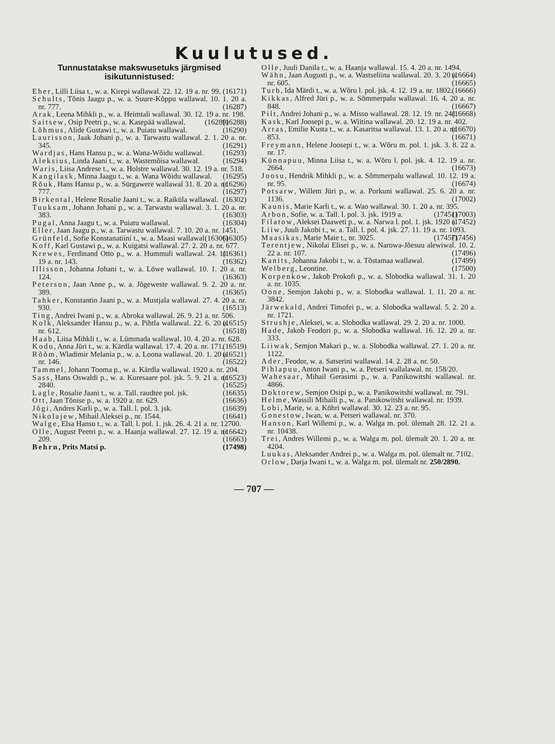Kuulutused.
Tunnustatakse makswusetuks järgmised isikutunnistused:
Eher, Lilli Liisa t., w. a. Kirepi wallawal. 22. 12. 19 a. nr. 99. (16171)
Schults, Tõnis Jaagu p., w. a. Suure-Kõppu wallawal. 10. 1. 20 a. nr. 777. (16287)
Arak, Leena Mihkli p., w. a. Heimtali wallawal. 30. 12. 19 a. nr. 198. (16288)
Saitsew, Osip Peetri p., w. a. Kasepää wallawal. (16289)
Lõhmus, Alide Gustawi t., w. a. Puiatu wallawal. (16290)
Laurisson, Jaak Johani p., w. a. Tarwastu wallawal. 2. 1. 20 a. nr. 345. (16291)
Wardjas, Hans Hansu p., w. a. Wana-Wõidu wallawal. (16293)
Aleksius, Linda Jaani t., w. a. Wastemõisa wallawal. (16294)
Waris, Liisa Andrese t., w. a. Holstre wallawal. 30. 12. 19 a. nr. 518. (16295)
Kangilask, Minna Jaagu t., w. a. Wana Wõidu wallawal. (16296)
Rõuk, Hans Hansu p., w. a. Sürgawere wallawal 31. 8. 20 a. nr. 777. (16297)
Birkental, Helene Rosalie Jaani t., w. a. Raiküla wallawal. (16302)
Tuuksam, Johann Johani p., w. a. Tarwastu wallawal. 3. 1. 20 a. nr. 383. (16303)
Pugal, Anna Jaagu t., w. a. Puiatu wallawal. (16304)
Eller, Jaan Jaagu p., w. a. Tarwastu wallawal. 7. 10. 20 a. nr. 1451. (16305)
Grünfeld, Sofie Konstanatiini t., w. a. Maasi wallawal. (16306)
Koff, Karl Gustawi p., w. a. Kuigatsi wallawal. 27. 2. 20 a. nr. 677. (16361)
Krewes, Ferdinand Otto p., w. a. Hummuli wallawal. 24. 11. 19 a. nr. 143. (16362)
Illisson, Johanna Johani t., w. a. Löwe wallawal. 10. 1. 20 a. nr. 124. (16363)
Peterson, Jaan Anne p., w. a. Jõgeweste wallawal. 9. 2. 20 a. nr. 389. (16365)
Tahker, Konstantin Jaani p., w. a. Mustjala wallawal. 27. 4. 20 a. nr. 930. (16513)
Ting, Andrei Iwani p., w. a. Abroka wallawal. 26. 9. 21 a. nr. 506. (16515)
Kolk, Aleksander Hansu p., w. a. Pihtla wallawal. 22. 6. 20 a. nr. 612. (16518)
Haab, Liisa Mihkli t., w. a. Lümmada wallawal. 10. 4. 20 a. nr. 628. (16519)
Kodu, Anna Jüri t., w. a. Kärdla wallawal. 17. 4. 20 a. nr. 171. (16521)
Rõõm, Wladimir Melania p., w. a. Loona wallawal. 20. 1. 20 a. nr. 146. (16522)
Tammel, Johann Tooma p., w. a. Kärdla wallawal. 1920 a. nr. 204. (16523)
Sass, Hans Oswaldi p., w. a. Kuresaare pol. jsk. 5. 9. 21 a. nr. 2840. (16525)
Lagle, Rosalie Jaani t., w. a. Tall. raudtee pol. jsk. (16635)
Ott, Jaan Tõnise p., w. a. 1920 a. nr. 629. (16636)
Jõgi, Andres Karli p., w. a. Tall. l. pol. 3. jsk. (16639)
Nikolajew, Mihail Aleksei p., nr. 1544. (16641)
Walge, Elsa Hansu t., w. a. Tall. l. pol. 1. jsk. 26. 4. 21 a. nr. 12700. (16642)
Olle, August Peetri p., w. a. Haanja wallawal. 27. 12. 19 a. nr. 209. (16663)
Behrn, Prits Matsi p. (17498)
Olle, Juuli Danila t., w. a. Haanja wallawal. 15. 4. 20 a. nr. 1494. (16664)
Wähn, Jaan Augusti p., w. a. Wastseliina wallawal. 20. 3. 20 a. nr. 605. (16665)
Turb, Ida Märdi t., w. a. Wõru l. pol. jsk. 4. 12. 19 a. nr. 1802. (16666)
Kikkas, Alfred Jüri p., w. a. Sõmmerpalu wallawal. 16. 4. 20 a. nr. 848. (16667)
Pilt, Andrei Johani p., w. a. Misso wallawal. 28. 12. 19. nr. 241. (16668)
Kask, Karl Joosepi p., w. a. Wiitina wallawal. 20. 12. 19 a. nr. 402. (16670)
Arras, Emilie Kusta t., w. a. Kasaritsa wallawal. 13. 1. 20 a. nr. 853. (16671)
Freymann, Helene Joosepi t., w. a. Wõru m. pol. 1. jsk. 3. 8. 22 a. nr. 17.
Künnapuu, Minna Liisa t., w. a. Wõru l. pol. jsk. 4. 12. 19 a. nr. 2664. (16673)
Joosu, Hendrik Mihkli p., w. a. Sõmmerpalu wallawal. 10. 12. 19 a. nr. 95. (16674)
Potsarw, Willem Jüri p., w. a. Porkuni wallawal. 25. 6. 20 a. nr. 1136. (17002)
Kaunis, Marie Karli t., w. a. Wao wallawal. 30. 1. 20 a. nr. 395. (17003)
Arbon, Sofie, w. a. Tall. l. pol. 3. jsk. 1919 a. (17451)
Filatow, Aleksei Daaweti p., w. a. Narwa l. pol. 1. jsk. 1920 a. (17452)
Liiw, Juuli Jakobi t., w. a. Tall. l. pol. 4. jsk. 27. 11. 19 a. nr. 1093. (17456)
Maasikas, Marie Maie t., nr. 3025. (17457)
Terentjew, Nikolai Elisei p., w. a. Narowa-Jõesuu alewiwal. 10. 2. 22 a. nr. 107. (17496)
Kanits, Johanna Jakobi t., w. a. Tõstamaa wallawal. (17499)
Welberg, Leontine. (17500)
Korpenkow, Jakob Prokofi p., w. a. Slobodka wallawal. 31. 1. 20 a. nr. 1035.
Oone, Semjon Jakobi p., w. a. Slobodka wallawal. 1. 11. 20 a. nr. 3842.
Järwekald, Andrei Timofei p., w. a. Slobodka wallawal. 5. 2. 20 a. nr. 1721.
Strushje, Aleksei, w. a. Slobodka wallawal. 29. 2. 20 a. nr. 1000.
Hade, Jakob Feodori p., w. a. Slobodka wallawal. 16. 12. 20 a. nr. 333.
Liiwak, Semjon Makari p., w. a. Slobodka wallawal. 27. 1. 20 a. nr. 1122.
Ader, Feodor, w. a. Satserini wallawal. 14. 2. 28 a. nr. 50.
Pihlapuu, Anton Iwani p., w. a. Petseri wallalawal. nr. 158/20.
Wahesaar, Mihail Gerasimi p., w. a. Panikowitshi wallawal. nr. 4866.
Doktorew, Semjon Osipi p., w. a. Panikowitshi wallawal. nr. 791.
Helme, Wassili Mihaili p., w. a. Panikowitshi wallawal. nr. 1939.
Lobi, Marie, w. a. Köhri wallawal. 30. 12. 23 a. nr. 95.
Gonestow, Iwan, w. a. Petseri wallawal. nr. 370.
Hanson, Karl Willemi p., w. a. Walga m. pol. ülemalt 28. 12. 21 a. nr. 10438.
Trei, Andres Willemi p., w. a. Walga m. pol. ülemalt 20. 1. 20 a. nr. 4204.
Luukas, Aleksander Andrei p., w. a. Walga m. pol. ülemalt nr. 7102.
Orlow, Darja Iwani t., w. a. Walga m. pol. ülemalt nr. 250/2890.
— 707 —